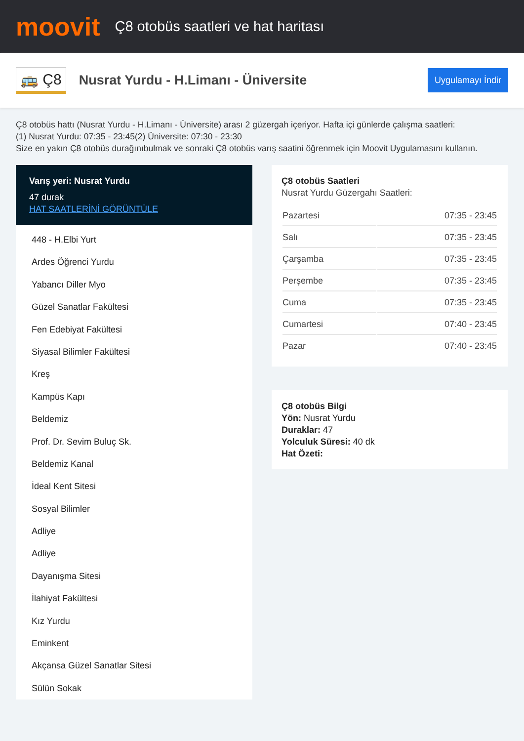moovit
Ç8 otobüs saatleri ve hat haritası
🚌 Ç8
Nusrat Yurdu - H.Limanı - Üniversite
Uygulamayı İndir
Ç8 otobüs hattı (Nusrat Yurdu - H.Limanı - Üniversite) arası 2 güzergah içeriyor. Hafta içi günlerde çalışma saatleri:
(1) Nusrat Yurdu: 07:35 - 23:45(2) Üniversite: 07:30 - 23:30
Size en yakın Ç8 otobüs durağınıbulmak ve sonraki Ç8 otobüs varış saatini öğrenmek için Moovit Uygulamasını kullanın.
Varış yeri: Nusrat Yurdu
47 durak
HAT SAATLERİNİ GÖRÜNTÜLE
448 - H.Elbi Yurt
Ardes Öğrenci Yurdu
Yabancı Diller Myo
Güzel Sanatlar Fakültesi
Fen Edebiyat Fakültesi
Siyasal Bilimler Fakültesi
Kreş
Kampüs Kapı
Beldemiz
Prof. Dr. Sevim Buluç Sk.
Beldemiz Kanal
İdeal Kent Sitesi
Sosyal Bilimler
Adliye
Adliye
Dayanışma Sitesi
İlahiyat Fakültesi
Kız Yurdu
Eminkent
Akçansa Güzel Sanatlar Sitesi
Sülün Sokak
Ç8 otobüs Saatleri
Nusrat Yurdu Güzergahı Saatleri:
| Pazartesi | 07:35 - 23:45 |
| Salı | 07:35 - 23:45 |
| Çarşamba | 07:35 - 23:45 |
| Perşembe | 07:35 - 23:45 |
| Cuma | 07:35 - 23:45 |
| Cumartesi | 07:40 - 23:45 |
| Pazar | 07:40 - 23:45 |
Ç8 otobüs Bilgi
Yön: Nusrat Yurdu
Duraklar: 47
Yolculuk Süresi: 40 dk
Hat Özeti: